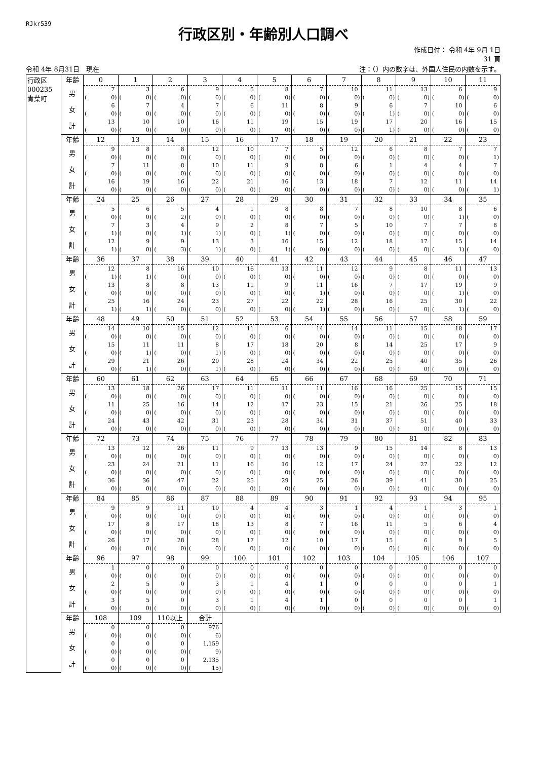RJkr539
行政区別・年齢別人口調べ
作成日付： 令和 4年 9月 1日
31 頁
令和 4年 8月31日　現在 注：（）内の数字は、外国人住民の内数を示す。
| 行政区 000235 青葉町 | 年齢 | 0 | 1 | 2 | 3 | 4 | 5 | 6 | 7 | 8 | 9 | 10 | 11 |
| | 男 | 7 | 3 | 6 | 9 | 5 | 8 | 7 | 10 | 11 | 13 | 6 | 9 |
| | | ( 0) | ( 0) | ( 0) | ( 0) | ( 0) | ( 0) | ( 0) | ( 0) | ( 0) | ( 0) | ( 0) | ( 0) |
| | 女 | 6 | 7 | 4 | 7 | 6 | 11 | 8 | 9 | 6 | 7 | 10 | 6 |
| | | ( 0) | ( 0) | ( 0) | ( 0) | ( 0) | ( 0) | ( 0) | ( 0) | ( 1) | ( 0) | ( 0) | ( 0) |
| | 計 | 13 | 10 | 10 | 16 | 11 | 19 | 15 | 19 | 17 | 20 | 16 | 15 |
| | | ( 0) | ( 0) | ( 0) | ( 0) | ( 0) | ( 0) | ( 0) | ( 0) | ( 1) | ( 0) | ( 0) | ( 0) |
| | 年齢 | 12 | 13 | 14 | 15 | 16 | 17 | 18 | 19 | 20 | 21 | 22 | 23 |
| | 男 | 9 | 8 | 8 | 12 | 10 | 7 | 5 | 12 | 6 | 8 | 7 | 7 |
| | | ( 0) | ( 0) | ( 0) | ( 0) | ( 0) | ( 0) | ( 0) | ( 0) | ( 0) | ( 0) | ( 0) | ( 1) |
| | 女 | 7 | 11 | 8 | 10 | 11 | 9 | 8 | 6 | 1 | 4 | 4 | 7 |
| | | ( 0) | ( 0) | ( 0) | ( 0) | ( 0) | ( 0) | ( 0) | ( 0) | ( 0) | ( 0) | ( 0) | ( 0) |
| | 計 | 16 | 19 | 16 | 22 | 21 | 16 | 13 | 18 | 7 | 12 | 11 | 14 |
| | | ( 0) | ( 0) | ( 0) | ( 0) | ( 0) | ( 0) | ( 0) | ( 0) | ( 0) | ( 0) | ( 0) | ( 1) |
| | 年齢 | 24 | 25 | 26 | 27 | 28 | 29 | 30 | 31 | 32 | 33 | 34 | 35 |
| | 男 | 5 | 6 | 5 | 4 | 1 | 8 | 8 | 7 | 8 | 10 | 8 | 6 |
| | | ( 0) | ( 0) | ( 2) | ( 0) | ( 0) | ( 0) | ( 0) | ( 0) | ( 0) | ( 0) | ( 1) | ( 0) |
| | 女 | 7 | 3 | 4 | 9 | 2 | 8 | 7 | 5 | 10 | 7 | 7 | 8 |
| | | ( 1) | ( 0) | ( 1) | ( 1) | ( 0) | ( 1) | ( 0) | ( 0) | ( 0) | ( 0) | ( 0) | ( 0) |
| | 計 | 12 | 9 | 9 | 13 | 3 | 16 | 15 | 12 | 18 | 17 | 15 | 14 |
| | | ( 1) | ( 0) | ( 3) | ( 1) | ( 0) | ( 1) | ( 0) | ( 0) | ( 0) | ( 0) | ( 1) | ( 0) |
| | 年齢 | 36 | 37 | 38 | 39 | 40 | 41 | 42 | 43 | 44 | 45 | 46 | 47 |
| | 男 | 12 | 8 | 16 | 10 | 16 | 13 | 11 | 12 | 9 | 8 | 11 | 13 |
| | | ( 1) | ( 1) | ( 0) | ( 0) | ( 0) | ( 0) | ( 0) | ( 0) | ( 0) | ( 0) | ( 0) | ( 0) |
| | 女 | 13 | 8 | 8 | 13 | 11 | 9 | 11 | 16 | 7 | 17 | 19 | 9 |
| | | ( 0) | ( 0) | ( 0) | ( 0) | ( 0) | ( 0) | ( 1) | ( 0) | ( 0) | ( 0) | ( 1) | ( 0) |
| | 計 | 25 | 16 | 24 | 23 | 27 | 22 | 22 | 28 | 16 | 25 | 30 | 22 |
| | | ( 1) | ( 1) | ( 0) | ( 0) | ( 0) | ( 0) | ( 1) | ( 0) | ( 0) | ( 0) | ( 1) | ( 0) |
| | 年齢 | 48 | 49 | 50 | 51 | 52 | 53 | 54 | 55 | 56 | 57 | 58 | 59 |
| | 男 | 14 | 10 | 15 | 12 | 11 | 6 | 14 | 14 | 11 | 15 | 18 | 17 |
| | | ( 0) | ( 0) | ( 0) | ( 0) | ( 0) | ( 0) | ( 0) | ( 0) | ( 0) | ( 0) | ( 0) | ( 0) |
| | 女 | 15 | 11 | 11 | 8 | 17 | 18 | 20 | 8 | 14 | 25 | 17 | 9 |
| | | ( 0) | ( 1) | ( 0) | ( 1) | ( 0) | ( 0) | ( 0) | ( 0) | ( 0) | ( 0) | ( 0) | ( 0) |
| | 計 | 29 | 21 | 26 | 20 | 28 | 24 | 34 | 22 | 25 | 40 | 35 | 26 |
| | | ( 0) | ( 1) | ( 0) | ( 1) | ( 0) | ( 0) | ( 0) | ( 0) | ( 0) | ( 0) | ( 0) | ( 0) |
| | 年齢 | 60 | 61 | 62 | 63 | 64 | 65 | 66 | 67 | 68 | 69 | 70 | 71 |
| | 男 | 13 | 18 | 26 | 17 | 11 | 11 | 11 | 16 | 16 | 25 | 15 | 15 |
| | | ( 0) | ( 0) | ( 0) | ( 0) | ( 0) | ( 0) | ( 0) | ( 0) | ( 0) | ( 0) | ( 0) | ( 0) |
| | 女 | 11 | 25 | 16 | 14 | 12 | 17 | 23 | 15 | 21 | 26 | 25 | 18 |
| | | ( 0) | ( 0) | ( 0) | ( 0) | ( 0) | ( 0) | ( 0) | ( 0) | ( 0) | ( 0) | ( 0) | ( 0) |
| | 計 | 24 | 43 | 42 | 31 | 23 | 28 | 34 | 31 | 37 | 51 | 40 | 33 |
| | | ( 0) | ( 0) | ( 0) | ( 0) | ( 0) | ( 0) | ( 0) | ( 0) | ( 0) | ( 0) | ( 0) | ( 0) |
| | 年齢 | 72 | 73 | 74 | 75 | 76 | 77 | 78 | 79 | 80 | 81 | 82 | 83 |
| | 男 | 13 | 12 | 26 | 11 | 9 | 13 | 13 | 9 | 15 | 14 | 8 | 13 |
| | | ( 0) | ( 0) | ( 0) | ( 0) | ( 0) | ( 0) | ( 0) | ( 0) | ( 0) | ( 0) | ( 0) | ( 0) |
| | 女 | 23 | 24 | 21 | 11 | 16 | 16 | 12 | 17 | 24 | 27 | 22 | 12 |
| | | ( 0) | ( 0) | ( 0) | ( 0) | ( 0) | ( 0) | ( 0) | ( 0) | ( 0) | ( 0) | ( 0) | ( 0) |
| | 計 | 36 | 36 | 47 | 22 | 25 | 29 | 25 | 26 | 39 | 41 | 30 | 25 |
| | | ( 0) | ( 0) | ( 0) | ( 0) | ( 0) | ( 0) | ( 0) | ( 0) | ( 0) | ( 0) | ( 0) | ( 0) |
| | 年齢 | 84 | 85 | 86 | 87 | 88 | 89 | 90 | 91 | 92 | 93 | 94 | 95 |
| | 男 | 9 | 9 | 11 | 10 | 4 | 4 | 3 | 1 | 4 | 1 | 3 | 1 |
| | | ( 0) | ( 0) | ( 0) | ( 0) | ( 0) | ( 0) | ( 0) | ( 0) | ( 0) | ( 0) | ( 0) | ( 0) |
| | 女 | 17 | 8 | 17 | 18 | 13 | 8 | 7 | 16 | 11 | 5 | 6 | 4 |
| | | ( 0) | ( 0) | ( 0) | ( 0) | ( 0) | ( 0) | ( 0) | ( 0) | ( 0) | ( 0) | ( 0) | ( 0) |
| | 計 | 26 | 17 | 28 | 28 | 17 | 12 | 10 | 17 | 15 | 6 | 9 | 5 |
| | | ( 0) | ( 0) | ( 0) | ( 0) | ( 0) | ( 0) | ( 0) | ( 0) | ( 0) | ( 0) | ( 0) | ( 0) |
| | 年齢 | 96 | 97 | 98 | 99 | 100 | 101 | 102 | 103 | 104 | 105 | 106 | 107 |
| | 男 | 1 | 0 | 0 | 0 | 0 | 0 | 0 | 0 | 0 | 0 | 0 | 0 |
| | | ( 0) | ( 0) | ( 0) | ( 0) | ( 0) | ( 0) | ( 0) | ( 0) | ( 0) | ( 0) | ( 0) | ( 0) |
| | 女 | 2 | 5 | 0 | 3 | 1 | 4 | 1 | 0 | 0 | 0 | 0 | 1 |
| | | ( 0) | ( 0) | ( 0) | ( 0) | ( 0) | ( 0) | ( 0) | ( 0) | ( 0) | ( 0) | ( 0) | ( 0) |
| | 計 | 3 | 5 | 0 | 3 | 1 | 4 | 1 | 0 | 0 | 0 | 0 | 1 |
| | | ( 0) | ( 0) | ( 0) | ( 0) | ( 0) | ( 0) | ( 0) | ( 0) | ( 0) | ( 0) | ( 0) | ( 0) |
| | 年齢 | 108 | 109 | 110以上 | 合計 | | | | | | | | |
| | 男 | 0 | 0 | 0 | 976 | | | | | | | | |
| | | ( 0) | ( 0) | ( 0) | ( 6) | | | | | | | | |
| | 女 | 0 | 0 | 0 | 1,159 | | | | | | | | |
| | | ( 0) | ( 0) | ( 0) | ( 9) | | | | | | | | |
| | 計 | 0 | 0 | 0 | 2,135 | | | | | | | | |
| | | ( 0) | ( 0) | ( 0) | ( 15) | | | | | | | | |